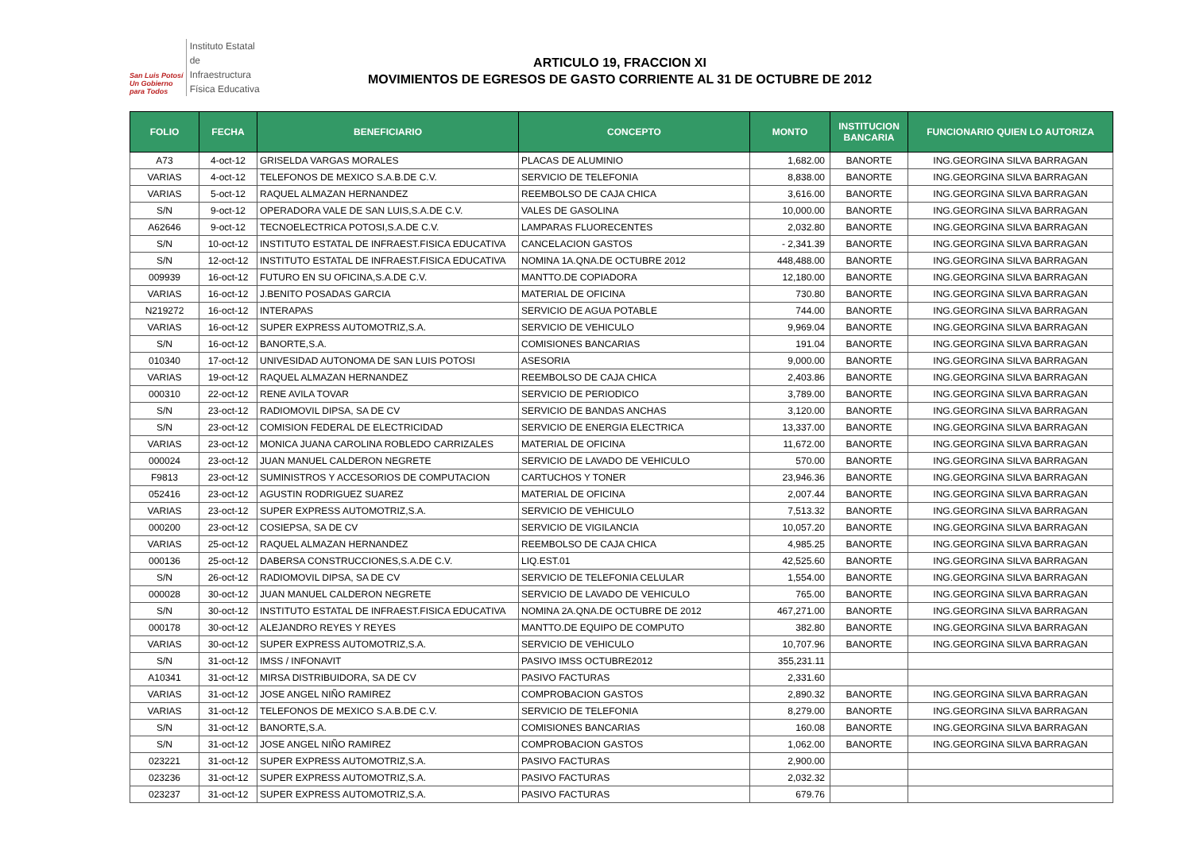San Luis Potosí
Un Gobierno para Todos
Instituto Estatal
de Infraestructura
Física Educativa
ARTICULO 19, FRACCION XI
MOVIMIENTOS DE EGRESOS DE GASTO CORRIENTE AL 31 DE OCTUBRE DE 2012
| FOLIO | FECHA | BENEFICIARIO | CONCEPTO | MONTO | INSTITUCION BANCARIA | FUNCIONARIO QUIEN LO AUTORIZA |
| --- | --- | --- | --- | --- | --- | --- |
| A73 | 4-oct-12 | GRISELDA VARGAS MORALES | PLACAS DE ALUMINIO | 1,682.00 | BANORTE | ING.GEORGINA SILVA BARRAGAN |
| VARIAS | 4-oct-12 | TELEFONOS DE MEXICO S.A.B.DE C.V. | SERVICIO DE TELEFONIA | 8,838.00 | BANORTE | ING.GEORGINA SILVA BARRAGAN |
| VARIAS | 5-oct-12 | RAQUEL ALMAZAN HERNANDEZ | REEMBOLSO DE CAJA CHICA | 3,616.00 | BANORTE | ING.GEORGINA SILVA BARRAGAN |
| S/N | 9-oct-12 | OPERADORA VALE DE SAN LUIS,S.A.DE C.V. | VALES DE GASOLINA | 10,000.00 | BANORTE | ING.GEORGINA SILVA BARRAGAN |
| A62646 | 9-oct-12 | TECNOELECTRICA POTOSI,S.A.DE C.V. | LAMPARAS FLUORECENTES | 2,032.80 | BANORTE | ING.GEORGINA SILVA BARRAGAN |
| S/N | 10-oct-12 | INSTITUTO ESTATAL DE INFRAEST.FISICA EDUCATIVA | CANCELACION GASTOS | - 2,341.39 | BANORTE | ING.GEORGINA SILVA BARRAGAN |
| S/N | 12-oct-12 | INSTITUTO ESTATAL DE INFRAEST.FISICA EDUCATIVA | NOMINA 1A.QNA.DE OCTUBRE 2012 | 448,488.00 | BANORTE | ING.GEORGINA SILVA BARRAGAN |
| 009939 | 16-oct-12 | FUTURO EN SU OFICINA,S.A.DE C.V. | MANTTO.DE COPIADORA | 12,180.00 | BANORTE | ING.GEORGINA SILVA BARRAGAN |
| VARIAS | 16-oct-12 | J.BENITO POSADAS GARCIA | MATERIAL DE OFICINA | 730.80 | BANORTE | ING.GEORGINA SILVA BARRAGAN |
| N219272 | 16-oct-12 | INTERAPAS | SERVICIO DE AGUA POTABLE | 744.00 | BANORTE | ING.GEORGINA SILVA BARRAGAN |
| VARIAS | 16-oct-12 | SUPER EXPRESS AUTOMOTRIZ,S.A. | SERVICIO DE VEHICULO | 9,969.04 | BANORTE | ING.GEORGINA SILVA BARRAGAN |
| S/N | 16-oct-12 | BANORTE,S.A. | COMISIONES BANCARIAS | 191.04 | BANORTE | ING.GEORGINA SILVA BARRAGAN |
| 010340 | 17-oct-12 | UNIVESIDAD AUTONOMA DE SAN LUIS POTOSI | ASESORIA | 9,000.00 | BANORTE | ING.GEORGINA SILVA BARRAGAN |
| VARIAS | 19-oct-12 | RAQUEL ALMAZAN HERNANDEZ | REEMBOLSO DE CAJA CHICA | 2,403.86 | BANORTE | ING.GEORGINA SILVA BARRAGAN |
| 000310 | 22-oct-12 | RENE AVILA TOVAR | SERVICIO DE PERIODICO | 3,789.00 | BANORTE | ING.GEORGINA SILVA BARRAGAN |
| S/N | 23-oct-12 | RADIOMOVIL DIPSA, SA DE CV | SERVICIO DE BANDAS ANCHAS | 3,120.00 | BANORTE | ING.GEORGINA SILVA BARRAGAN |
| S/N | 23-oct-12 | COMISION FEDERAL DE ELECTRICIDAD | SERVICIO DE ENERGIA ELECTRICA | 13,337.00 | BANORTE | ING.GEORGINA SILVA BARRAGAN |
| VARIAS | 23-oct-12 | MONICA JUANA CAROLINA ROBLEDO CARRIZALES | MATERIAL DE OFICINA | 11,672.00 | BANORTE | ING.GEORGINA SILVA BARRAGAN |
| 000024 | 23-oct-12 | JUAN MANUEL CALDERON NEGRETE | SERVICIO DE LAVADO DE VEHICULO | 570.00 | BANORTE | ING.GEORGINA SILVA BARRAGAN |
| F9813 | 23-oct-12 | SUMINISTROS Y ACCESORIOS DE COMPUTACION | CARTUCHOS Y TONER | 23,946.36 | BANORTE | ING.GEORGINA SILVA BARRAGAN |
| 052416 | 23-oct-12 | AGUSTIN RODRIGUEZ SUAREZ | MATERIAL DE OFICINA | 2,007.44 | BANORTE | ING.GEORGINA SILVA BARRAGAN |
| VARIAS | 23-oct-12 | SUPER EXPRESS AUTOMOTRIZ,S.A. | SERVICIO DE VEHICULO | 7,513.32 | BANORTE | ING.GEORGINA SILVA BARRAGAN |
| 000200 | 23-oct-12 | COSIEPSA, SA DE CV | SERVICIO DE VIGILANCIA | 10,057.20 | BANORTE | ING.GEORGINA SILVA BARRAGAN |
| VARIAS | 25-oct-12 | RAQUEL ALMAZAN HERNANDEZ | REEMBOLSO DE CAJA CHICA | 4,985.25 | BANORTE | ING.GEORGINA SILVA BARRAGAN |
| 000136 | 25-oct-12 | DABERSA CONSTRUCCIONES,S.A.DE C.V. | LIQ.EST.01 | 42,525.60 | BANORTE | ING.GEORGINA SILVA BARRAGAN |
| S/N | 26-oct-12 | RADIOMOVIL DIPSA, SA DE CV | SERVICIO DE TELEFONIA CELULAR | 1,554.00 | BANORTE | ING.GEORGINA SILVA BARRAGAN |
| 000028 | 30-oct-12 | JUAN MANUEL CALDERON NEGRETE | SERVICIO DE LAVADO DE VEHICULO | 765.00 | BANORTE | ING.GEORGINA SILVA BARRAGAN |
| S/N | 30-oct-12 | INSTITUTO ESTATAL DE INFRAEST.FISICA EDUCATIVA | NOMINA 2A.QNA.DE OCTUBRE DE 2012 | 467,271.00 | BANORTE | ING.GEORGINA SILVA BARRAGAN |
| 000178 | 30-oct-12 | ALEJANDRO REYES Y REYES | MANTTO.DE EQUIPO DE COMPUTO | 382.80 | BANORTE | ING.GEORGINA SILVA BARRAGAN |
| VARIAS | 30-oct-12 | SUPER EXPRESS AUTOMOTRIZ,S.A. | SERVICIO DE VEHICULO | 10,707.96 | BANORTE | ING.GEORGINA SILVA BARRAGAN |
| S/N | 31-oct-12 | IMSS / INFONAVIT | PASIVO IMSS OCTUBRE2012 | 355,231.11 | | |
| A10341 | 31-oct-12 | MIRSA DISTRIBUIDORA, SA DE CV | PASIVO FACTURAS | 2,331.60 | | |
| VARIAS | 31-oct-12 | JOSE ANGEL NIÑO RAMIREZ | COMPROBACION GASTOS | 2,890.32 | BANORTE | ING.GEORGINA SILVA BARRAGAN |
| VARIAS | 31-oct-12 | TELEFONOS DE MEXICO S.A.B.DE C.V. | SERVICIO DE TELEFONIA | 8,279.00 | BANORTE | ING.GEORGINA SILVA BARRAGAN |
| S/N | 31-oct-12 | BANORTE,S.A. | COMISIONES BANCARIAS | 160.08 | BANORTE | ING.GEORGINA SILVA BARRAGAN |
| S/N | 31-oct-12 | JOSE ANGEL NIÑO RAMIREZ | COMPROBACION GASTOS | 1,062.00 | BANORTE | ING.GEORGINA SILVA BARRAGAN |
| 023221 | 31-oct-12 | SUPER EXPRESS AUTOMOTRIZ,S.A. | PASIVO FACTURAS | 2,900.00 | | |
| 023236 | 31-oct-12 | SUPER EXPRESS AUTOMOTRIZ,S.A. | PASIVO FACTURAS | 2,032.32 | | |
| 023237 | 31-oct-12 | SUPER EXPRESS AUTOMOTRIZ,S.A. | PASIVO FACTURAS | 679.76 | | |